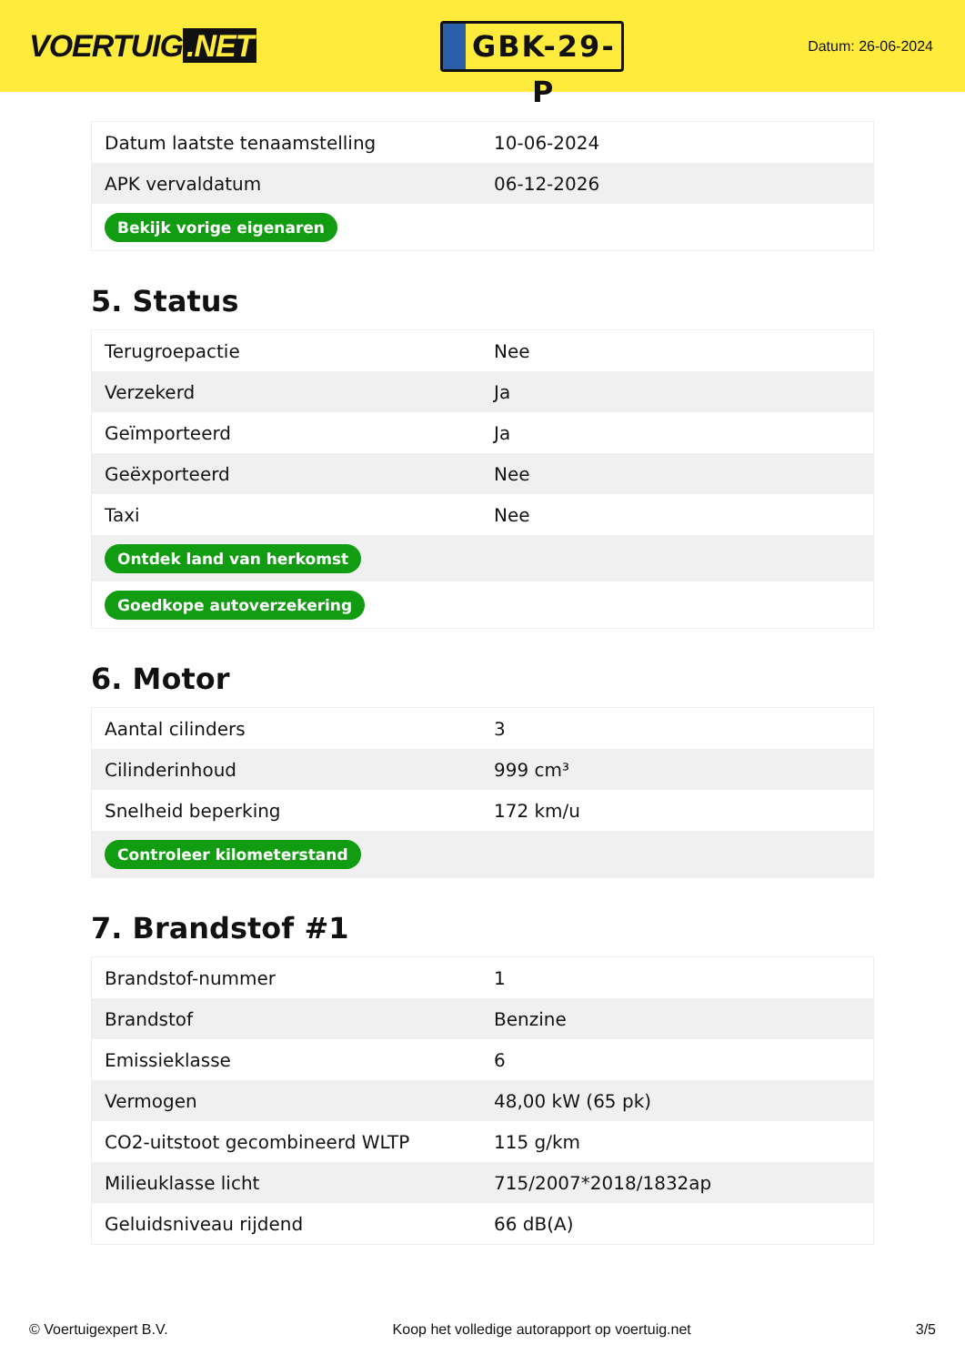VOERTUIG.NET
GBK-29-P
Datum: 26-06-2024
| Datum laatste tenaamstelling | 10-06-2024 |
| APK vervaldatum | 06-12-2026 |
| Bekijk vorige eigenaren | |
5. Status
| Terugroepactie | Nee |
| Verzekerd | Ja |
| Geïmporteerd | Ja |
| Geëxporteerd | Nee |
| Taxi | Nee |
| Ontdek land van herkomst | |
| Goedkope autoverzekering | |
6. Motor
| Aantal cilinders | 3 |
| Cilinderinhoud | 999 cm³ |
| Snelheid beperking | 172 km/u |
| Controleer kilometerstand | |
7. Brandstof #1
| Brandstof-nummer | 1 |
| Brandstof | Benzine |
| Emissieklasse | 6 |
| Vermogen | 48,00 kW (65 pk) |
| CO2-uitstoot gecombineerd WLTP | 115 g/km |
| Milieuklasse licht | 715/2007*2018/1832ap |
| Geluidsniveau rijdend | 66 dB(A) |
© Voertuigexpert B.V. Koop het volledige autorapport op voertuig.net 3/5